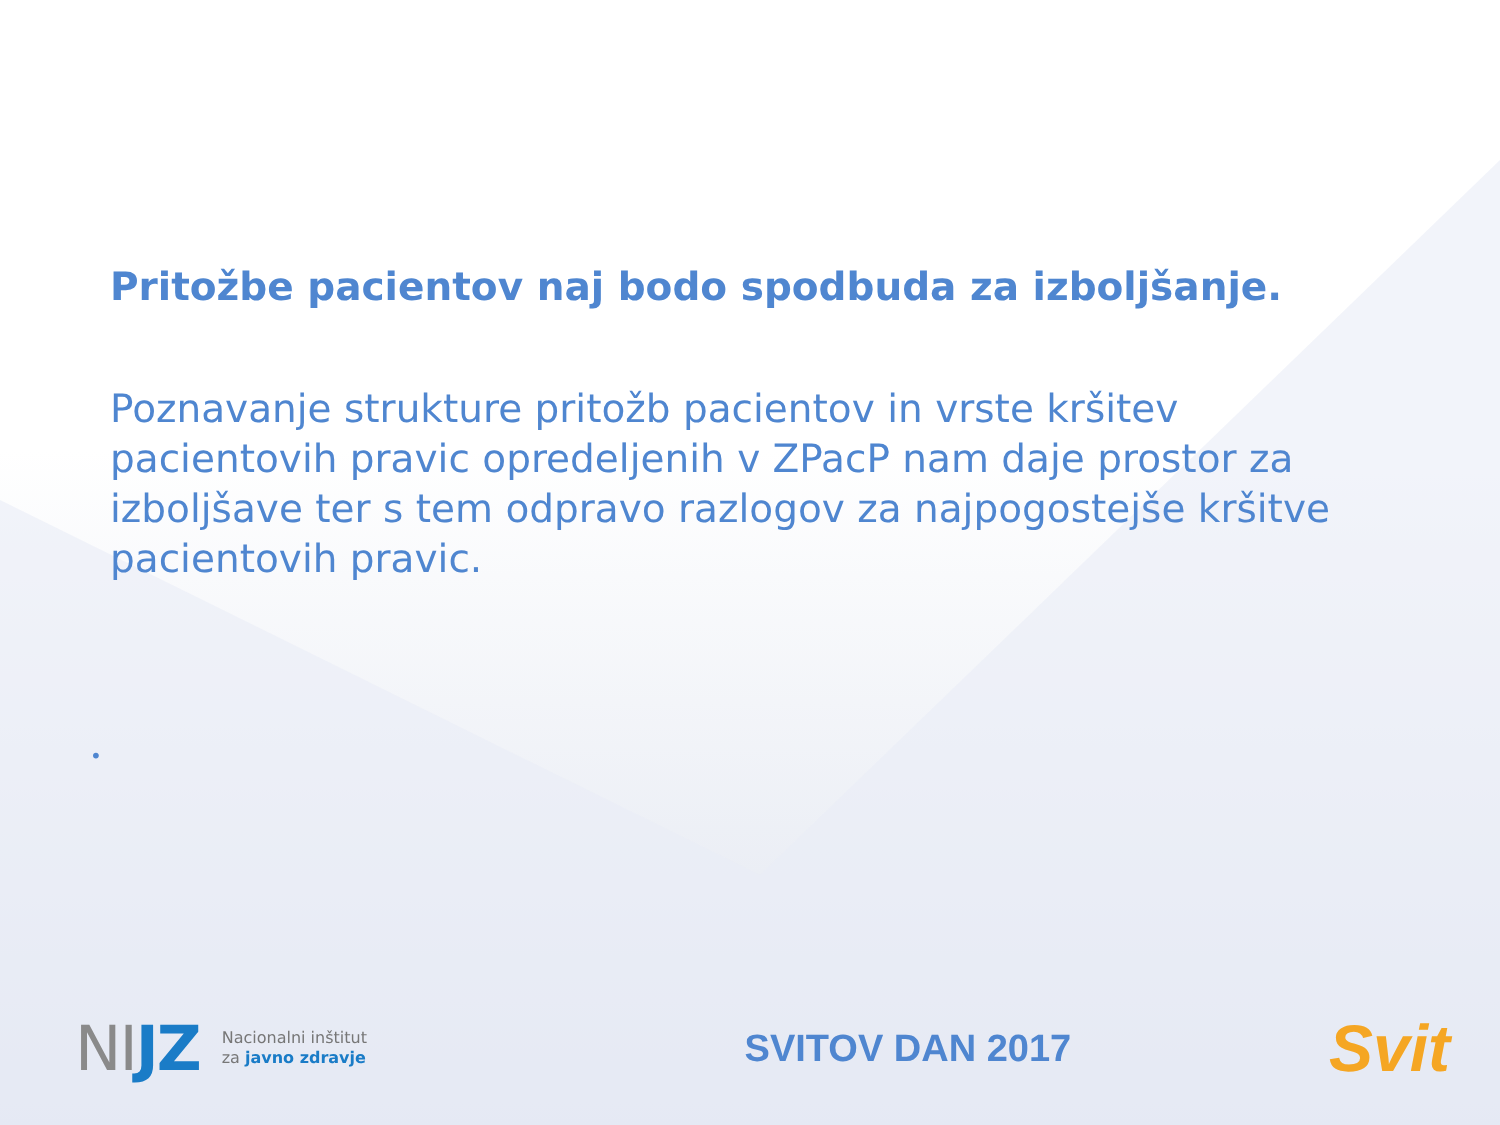Pritožbe pacientov naj bodo spodbuda za izboljšanje.
Poznavanje strukture pritožb pacientov in vrste kršitev pacientovih pravic opredeljenih v ZPacP nam daje prostor za izboljšave ter s tem odpravo razlogov za najpogostejše kršitve pacientovih pravic.
•
NIJZ Nacionalni inštitut
za javno zdravje
SVITOV DAN 2017
Svit